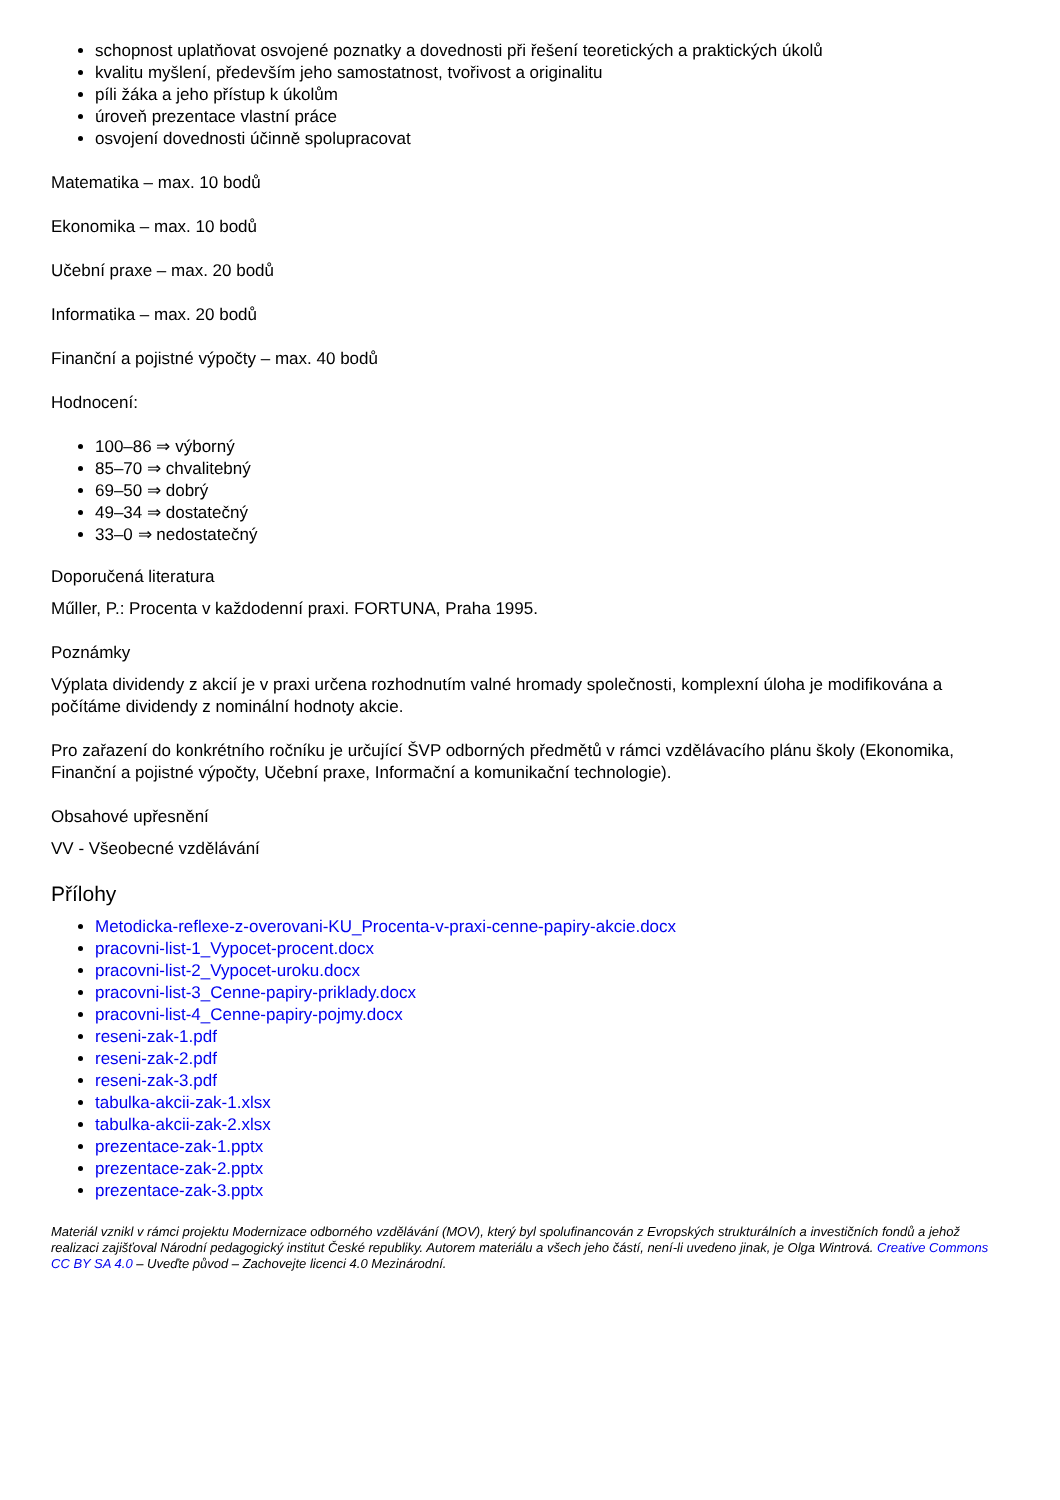schopnost uplatňovat osvojené poznatky a dovednosti při řešení teoretických a praktických úkolů
kvalitu myšlení, především jeho samostatnost, tvořivost a originalitu
píli žáka a jeho přístup k úkolům
úroveň prezentace vlastní práce
osvojení dovednosti účinně spolupracovat
Matematika – max. 10 bodů
Ekonomika – max. 10 bodů
Učební praxe – max. 20 bodů
Informatika – max. 20 bodů
Finanční a pojistné výpočty – max. 40 bodů
Hodnocení:
100–86 ⇒ výborný
85–70 ⇒ chvalitebný
69–50 ⇒ dobrý
49–34 ⇒ dostatečný
33–0 ⇒ nedostatečný
Doporučená literatura
Műller, P.: Procenta v každodenní praxi. FORTUNA, Praha 1995.
Poznámky
Výplata dividendy z akcií je v praxi určena rozhodnutím valné hromady společnosti, komplexní úloha je modifikována a počítáme dividendy z nominální hodnoty akcie.
Pro zařazení do konkrétního ročníku je určující ŠVP odborných předmětů v rámci vzdělávacího plánu školy (Ekonomika, Finanční a pojistné výpočty, Učební praxe, Informační a komunikační technologie).
Obsahové upřesnění
VV - Všeobecné vzdělávání
Přílohy
Metodicka-reflexe-z-overovani-KU_Procenta-v-praxi-cenne-papiry-akcie.docx
pracovni-list-1_Vypocet-procent.docx
pracovni-list-2_Vypocet-uroku.docx
pracovni-list-3_Cenne-papiry-priklady.docx
pracovni-list-4_Cenne-papiry-pojmy.docx
reseni-zak-1.pdf
reseni-zak-2.pdf
reseni-zak-3.pdf
tabulka-akcii-zak-1.xlsx
tabulka-akcii-zak-2.xlsx
prezentace-zak-1.pptx
prezentace-zak-2.pptx
prezentace-zak-3.pptx
Materiál vznikl v rámci projektu Modernizace odborného vzdělávání (MOV), který byl spolufinancován z Evropských strukturálních a investičních fondů a jehož realizaci zajišťoval Národní pedagogický institut České republiky. Autorem materiálu a všech jeho částí, není-li uvedeno jinak, je Olga Wintrová. Creative Commons CC BY SA 4.0 – Uveďte původ – Zachovejte licenci 4.0 Mezinárodní.